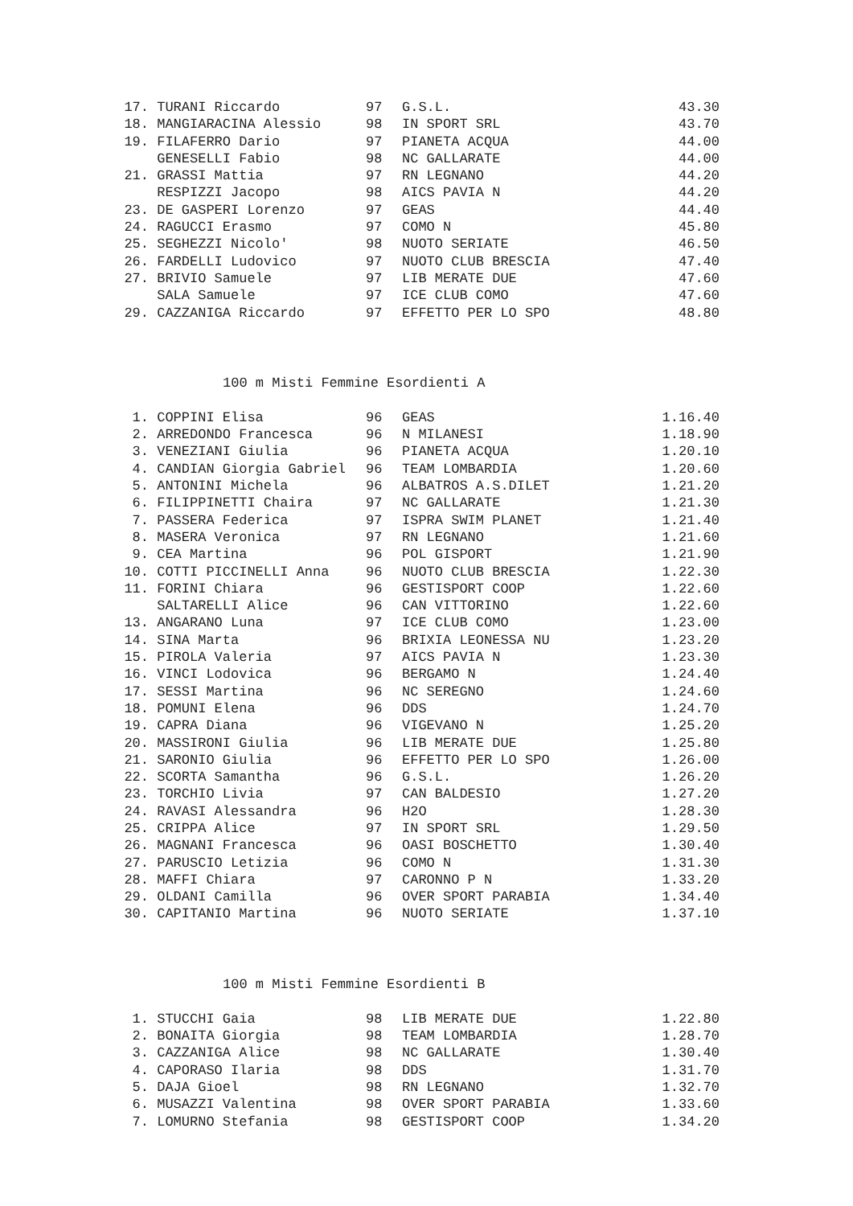| 17. | TURANI Riccardo | 97 | G.S.L. | 43.30 |
| 18. | MANGIARACINA Alessio | 98 | IN SPORT SRL | 43.70 |
| 19. | FILAFERRO Dario | 97 | PIANETA ACQUA | 44.00 |
| | GENESELLI Fabio | 98 | NC GALLARATE | 44.00 |
| 21. | GRASSI Mattia | 97 | RN LEGNANO | 44.20 |
| | RESPIZZI Jacopo | 98 | AICS PAVIA N | 44.20 |
| 23. | DE GASPERI Lorenzo | 97 | GEAS | 44.40 |
| 24. | RAGUCCI Erasmo | 97 | COMO N | 45.80 |
| 25. | SEGHEZZI Nicolo' | 98 | NUOTO SERIATE | 46.50 |
| 26. | FARDELLI Ludovico | 97 | NUOTO CLUB BRESCIA | 47.40 |
| 27. | BRIVIO Samuele | 97 | LIB MERATE DUE | 47.60 |
| | SALA Samuele | 97 | ICE CLUB COMO | 47.60 |
| 29. | CAZZANIGA Riccardo | 97 | EFFETTO PER LO SPO | 48.80 |
100 m Misti Femmine Esordienti A
| 1. | COPPINI Elisa | 96 | GEAS | 1.16.40 |
| 2. | ARREDONDO Francesca | 96 | N MILANESI | 1.18.90 |
| 3. | VENEZIANI Giulia | 96 | PIANETA ACQUA | 1.20.10 |
| 4. | CANDIAN Giorgia Gabriel | 96 | TEAM LOMBARDIA | 1.20.60 |
| 5. | ANTONINI Michela | 96 | ALBATROS A.S.DILET | 1.21.20 |
| 6. | FILIPPINETTI Chaira | 97 | NC GALLARATE | 1.21.30 |
| 7. | PASSERA Federica | 97 | ISPRA SWIM PLANET | 1.21.40 |
| 8. | MASERA Veronica | 97 | RN LEGNANO | 1.21.60 |
| 9. | CEA Martina | 96 | POL GISPORT | 1.21.90 |
| 10. | COTTI PICCINELLI Anna | 96 | NUOTO CLUB BRESCIA | 1.22.30 |
| 11. | FORINI Chiara | 96 | GESTISPORT COOP | 1.22.60 |
| | SALTARELLI Alice | 96 | CAN VITTORINO | 1.22.60 |
| 13. | ANGARANO Luna | 97 | ICE CLUB COMO | 1.23.00 |
| 14. | SINA Marta | 96 | BRIXIA LEONESSA NU | 1.23.20 |
| 15. | PIROLA Valeria | 97 | AICS PAVIA N | 1.23.30 |
| 16. | VINCI Lodovica | 96 | BERGAMO N | 1.24.40 |
| 17. | SESSI Martina | 96 | NC SEREGNO | 1.24.60 |
| 18. | POMUNI Elena | 96 | DDS | 1.24.70 |
| 19. | CAPRA Diana | 96 | VIGEVANO N | 1.25.20 |
| 20. | MASSIRONI Giulia | 96 | LIB MERATE DUE | 1.25.80 |
| 21. | SARONIO Giulia | 96 | EFFETTO PER LO SPO | 1.26.00 |
| 22. | SCORTA Samantha | 96 | G.S.L. | 1.26.20 |
| 23. | TORCHIO Livia | 97 | CAN BALDESIO | 1.27.20 |
| 24. | RAVASI Alessandra | 96 | H2O | 1.28.30 |
| 25. | CRIPPA Alice | 97 | IN SPORT SRL | 1.29.50 |
| 26. | MAGNANI Francesca | 96 | OASI BOSCHETTO | 1.30.40 |
| 27. | PARUSCIO Letizia | 96 | COMO N | 1.31.30 |
| 28. | MAFFI Chiara | 97 | CARONNO P N | 1.33.20 |
| 29. | OLDANI Camilla | 96 | OVER SPORT PARABIA | 1.34.40 |
| 30. | CAPITANIO Martina | 96 | NUOTO SERIATE | 1.37.10 |
100 m Misti Femmine Esordienti B
| 1. | STUCCHI Gaia | 98 | LIB MERATE DUE | 1.22.80 |
| 2. | BONAITA Giorgia | 98 | TEAM LOMBARDIA | 1.28.70 |
| 3. | CAZZANIGA Alice | 98 | NC GALLARATE | 1.30.40 |
| 4. | CAPORASO Ilaria | 98 | DDS | 1.31.70 |
| 5. | DAJA Gioel | 98 | RN LEGNANO | 1.32.70 |
| 6. | MUSAZZI Valentina | 98 | OVER SPORT PARABIA | 1.33.60 |
| 7. | LOMURNO Stefania | 98 | GESTISPORT COOP | 1.34.20 |